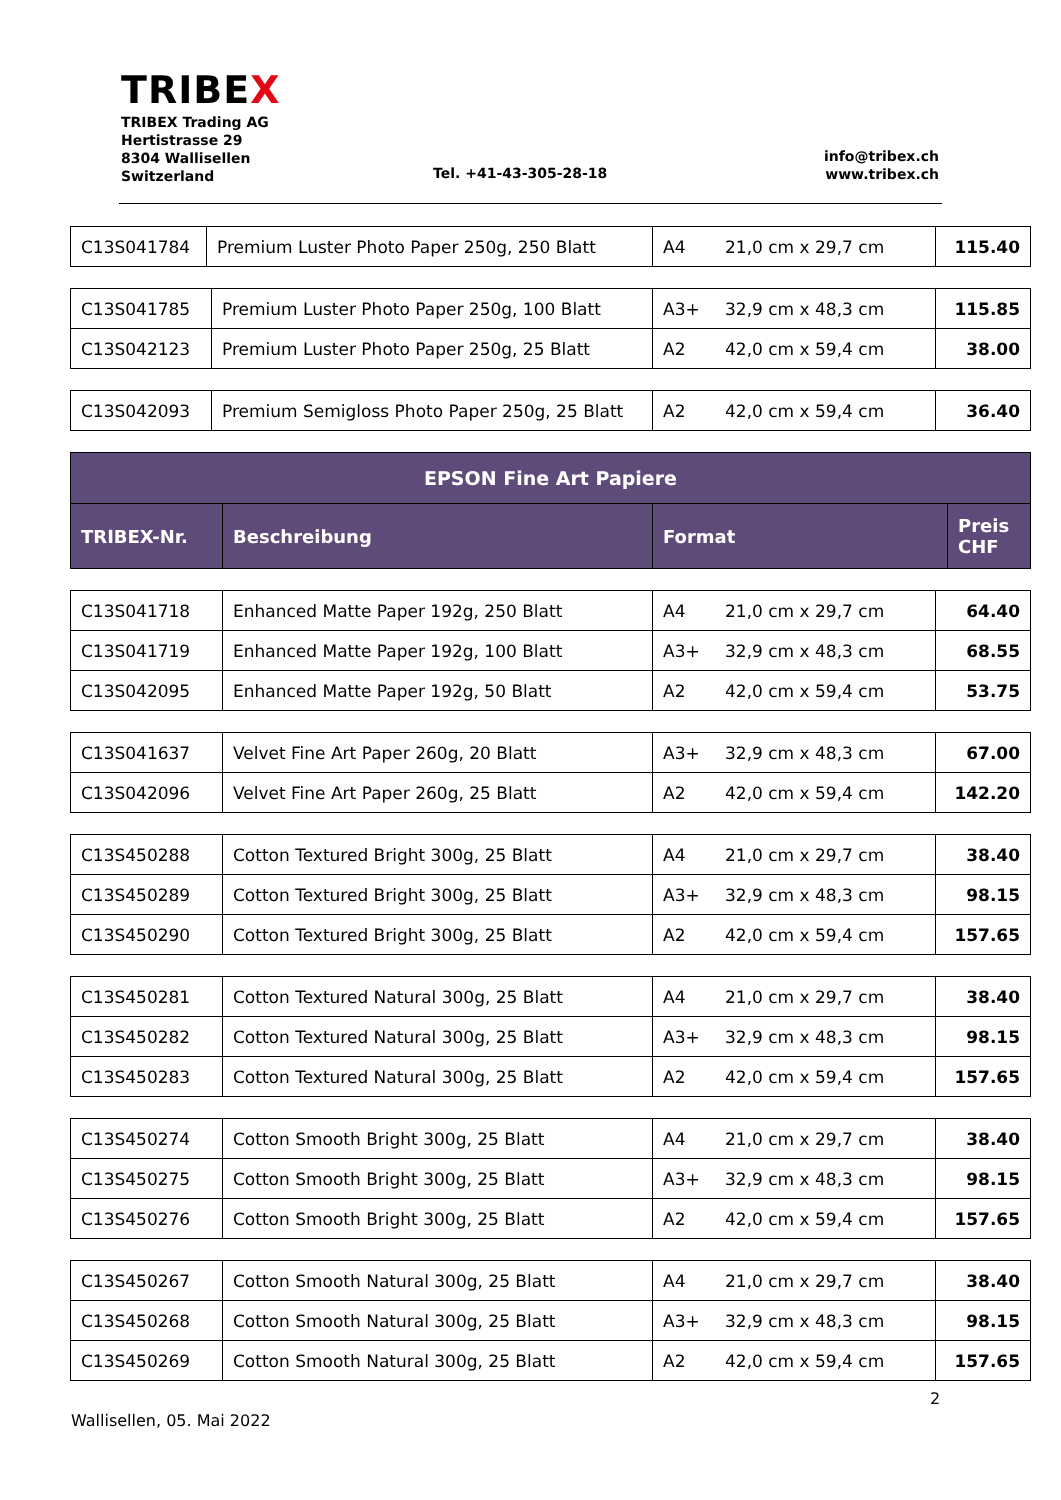TRIBEX
TRIBEX Trading AG
Hertistrasse 29
8304 Wallisellen
Switzerland
Tel. +41-43-305-28-18
info@tribex.ch
www.tribex.ch
| C13S041784 | Premium Luster Photo Paper 250g, 250 Blatt | A4 | 21,0 cm x 29,7 cm | 115.40 |
| C13S041785 | Premium Luster Photo Paper 250g, 100 Blatt | A3+ | 32,9 cm x 48,3 cm | 115.85 |
| C13S042123 | Premium Luster Photo Paper 250g, 25 Blatt | A2 | 42,0 cm x 59,4 cm | 38.00 |
| C13S042093 | Premium Semigloss Photo Paper 250g, 25 Blatt | A2 | 42,0 cm x 59,4 cm | 36.40 |
| EPSON Fine Art Papiere | | | |
| --- | --- | --- | --- |
| TRIBEX-Nr. | Beschreibung | Format | Preis CHF |
| C13S041718 | Enhanced Matte Paper 192g, 250 Blatt | A4 | 21,0 cm x 29,7 cm | 64.40 |
| C13S041719 | Enhanced Matte Paper 192g, 100 Blatt | A3+ | 32,9 cm x 48,3 cm | 68.55 |
| C13S042095 | Enhanced Matte Paper 192g, 50 Blatt | A2 | 42,0 cm x 59,4 cm | 53.75 |
| C13S041637 | Velvet Fine Art Paper 260g, 20 Blatt | A3+ | 32,9 cm x 48,3 cm | 67.00 |
| C13S042096 | Velvet Fine Art Paper 260g, 25 Blatt | A2 | 42,0 cm x 59,4 cm | 142.20 |
| C13S450288 | Cotton Textured Bright 300g, 25 Blatt | A4 | 21,0 cm x 29,7 cm | 38.40 |
| C13S450289 | Cotton Textured Bright 300g, 25 Blatt | A3+ | 32,9 cm x 48,3 cm | 98.15 |
| C13S450290 | Cotton Textured Bright 300g, 25 Blatt | A2 | 42,0 cm x 59,4 cm | 157.65 |
| C13S450281 | Cotton Textured Natural 300g, 25 Blatt | A4 | 21,0 cm x 29,7 cm | 38.40 |
| C13S450282 | Cotton Textured Natural 300g, 25 Blatt | A3+ | 32,9 cm x 48,3 cm | 98.15 |
| C13S450283 | Cotton Textured Natural 300g, 25 Blatt | A2 | 42,0 cm x 59,4 cm | 157.65 |
| C13S450274 | Cotton Smooth Bright 300g, 25 Blatt | A4 | 21,0 cm x 29,7 cm | 38.40 |
| C13S450275 | Cotton Smooth Bright 300g, 25 Blatt | A3+ | 32,9 cm x 48,3 cm | 98.15 |
| C13S450276 | Cotton Smooth Bright 300g, 25 Blatt | A2 | 42,0 cm x 59,4 cm | 157.65 |
| C13S450267 | Cotton Smooth Natural 300g, 25 Blatt | A4 | 21,0 cm x 29,7 cm | 38.40 |
| C13S450268 | Cotton Smooth Natural 300g, 25 Blatt | A3+ | 32,9 cm x 48,3 cm | 98.15 |
| C13S450269 | Cotton Smooth Natural 300g, 25 Blatt | A2 | 42,0 cm x 59,4 cm | 157.65 |
2
Wallisellen, 05. Mai 2022